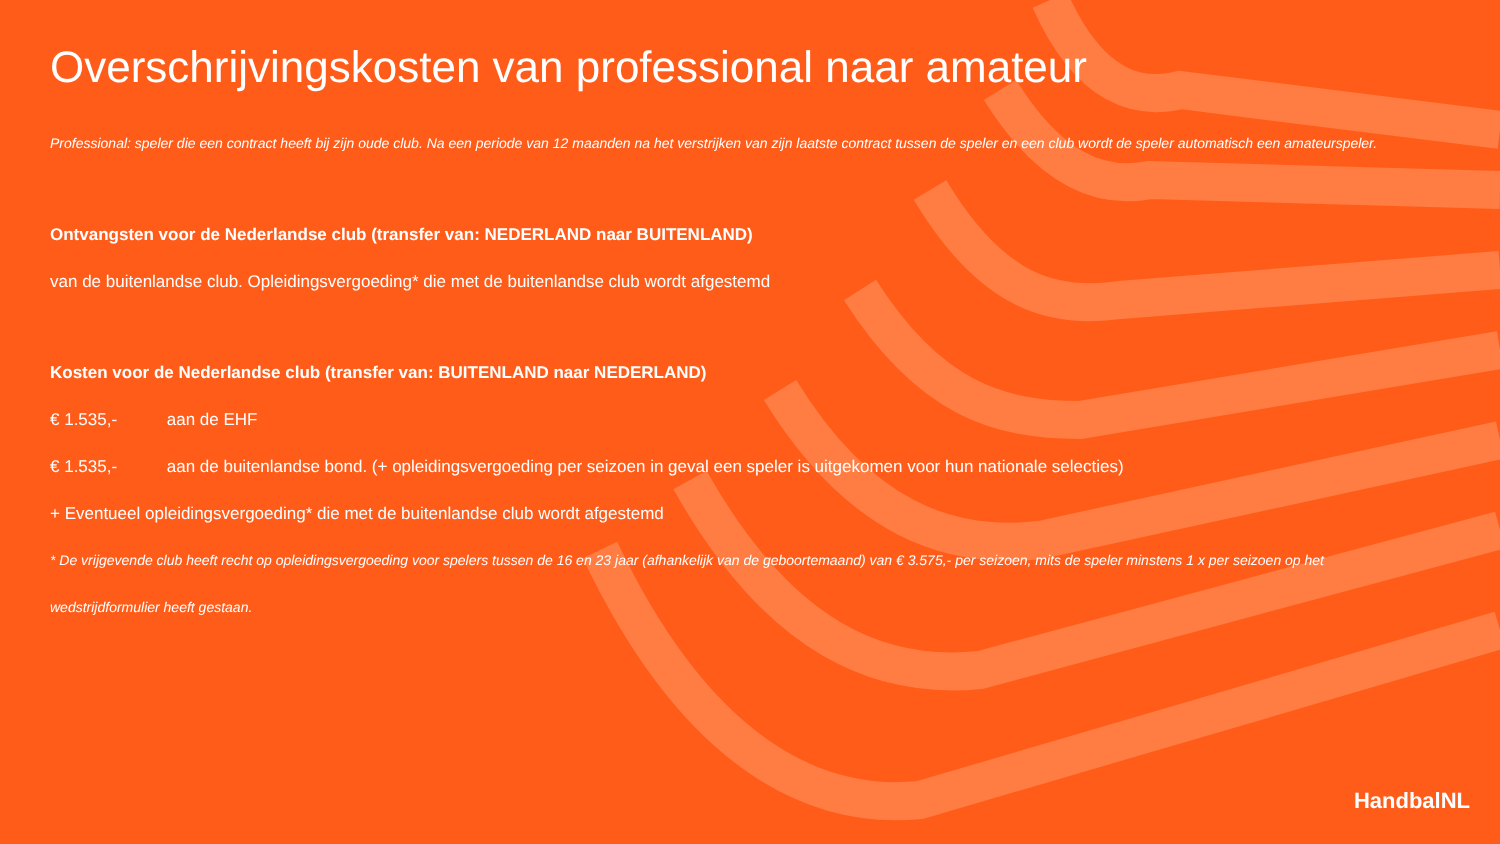Overschrijvingskosten van professional naar amateur
Professional: speler die een contract heeft bij zijn oude club. Na een periode van 12 maanden na het verstrijken van zijn laatste contract tussen de speler en een club wordt de speler automatisch een amateurspeler.
Ontvangsten voor de Nederlandse club (transfer van: NEDERLAND naar BUITENLAND)
van de buitenlandse club. Opleidingsvergoeding* die met de buitenlandse club wordt afgestemd
Kosten voor de Nederlandse club (transfer van: BUITENLAND naar NEDERLAND)
€ 1.535,- aan de EHF
€ 1.535,- aan de buitenlandse bond. (+ opleidingsvergoeding per seizoen in geval een speler is uitgekomen voor hun nationale selecties)
+ Eventueel opleidingsvergoeding* die met de buitenlandse club wordt afgestemd
* De vrijgevende club heeft recht op opleidingsvergoeding voor spelers tussen de 16 en 23 jaar (afhankelijk van de geboortemaand) van € 3.575,- per seizoen, mits de speler minstens 1 x per seizoen op het wedstrijdformulier heeft gestaan.
HandbalNL